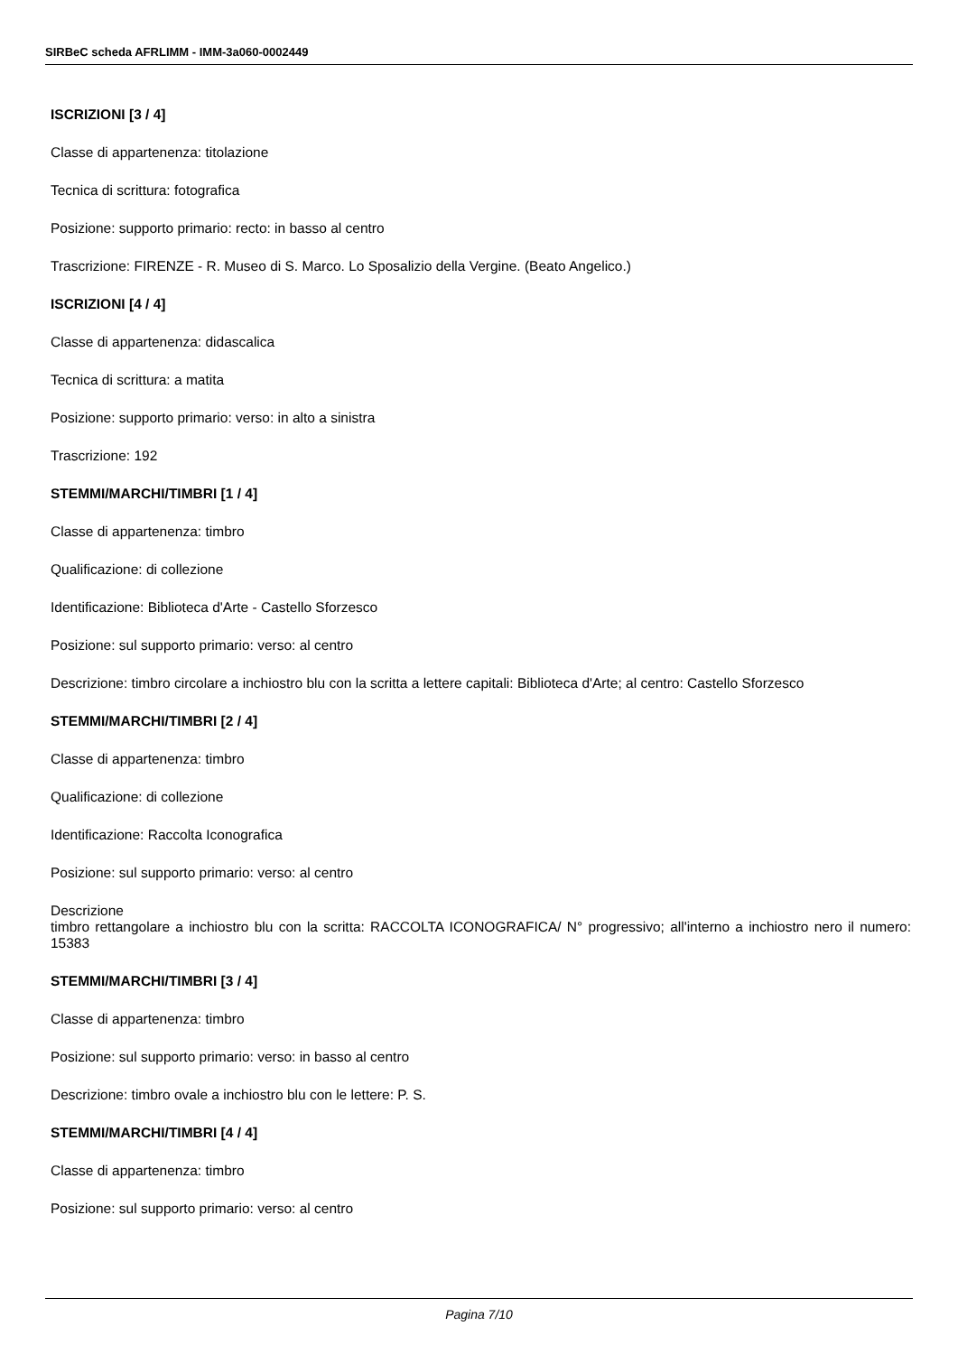SIRBeC scheda AFRLIMM - IMM-3a060-0002449
ISCRIZIONI [3 / 4]
Classe di appartenenza: titolazione
Tecnica di scrittura: fotografica
Posizione: supporto primario: recto: in basso al centro
Trascrizione: FIRENZE - R. Museo di S. Marco. Lo Sposalizio della Vergine. (Beato Angelico.)
ISCRIZIONI [4 / 4]
Classe di appartenenza: didascalica
Tecnica di scrittura: a matita
Posizione: supporto primario: verso: in alto a sinistra
Trascrizione: 192
STEMMI/MARCHI/TIMBRI [1 / 4]
Classe di appartenenza: timbro
Qualificazione: di collezione
Identificazione: Biblioteca d'Arte - Castello Sforzesco
Posizione: sul supporto primario: verso: al centro
Descrizione: timbro circolare a inchiostro blu con la scritta a lettere capitali: Biblioteca d'Arte; al centro: Castello Sforzesco
STEMMI/MARCHI/TIMBRI [2 / 4]
Classe di appartenenza: timbro
Qualificazione: di collezione
Identificazione: Raccolta Iconografica
Posizione: sul supporto primario: verso: al centro
Descrizione
timbro rettangolare a inchiostro blu con la scritta: RACCOLTA ICONOGRAFICA/ N° progressivo; all'interno a inchiostro nero il numero: 15383
STEMMI/MARCHI/TIMBRI [3 / 4]
Classe di appartenenza: timbro
Posizione: sul supporto primario: verso: in basso al centro
Descrizione: timbro ovale a inchiostro blu con le lettere: P. S.
STEMMI/MARCHI/TIMBRI [4 / 4]
Classe di appartenenza: timbro
Posizione: sul supporto primario: verso: al centro
Pagina 7/10